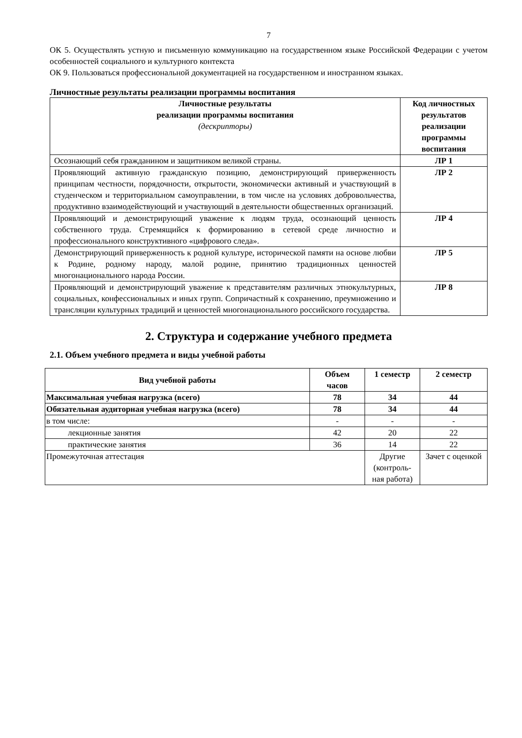7
ОК 5. Осуществлять устную и письменную коммуникацию на государственном языке Российской Федерации с учетом особенностей социального и культурного контекста
ОК 9. Пользоваться профессиональной документацией на государственном и иностранном языках.
Личностные результаты реализации программы воспитания
| Личностные результаты реализации программы воспитания (дескрипторы) | Код личностных результатов реализации программы воспитания |
| --- | --- |
| Осознающий себя гражданином и защитником великой страны. | ЛР 1 |
| Проявляющий активную гражданскую позицию, демонстрирующий приверженность принципам честности, порядочности, открытости, экономически активный и участвующий в студенческом и территориальном самоуправлении, в том числе на условиях добровольчества, продуктивно взаимодействующий и участвующий в деятельности общественных организаций. | ЛР 2 |
| Проявляющий и демонстрирующий уважение к людям труда, осознающий ценность собственного труда. Стремящийся к формированию в сетевой среде личностно и профессионального конструктивного «цифрового следа». | ЛР 4 |
| Демонстрирующий приверженность к родной культуре, исторической памяти на основе любви к Родине, родному народу, малой родине, принятию традиционных ценностей многонационального народа России. | ЛР 5 |
| Проявляющий и демонстрирующий уважение к представителям различных этнокультурных, социальных, конфессиональных и иных групп. Сопричастный к сохранению, преумножению и трансляции культурных традиций и ценностей многонационального российского государства. | ЛР 8 |
2. Структура и содержание учебного предмета
2.1. Объем учебного предмета и виды учебной работы
| Вид учебной работы | Объем часов | 1 семестр | 2 семестр |
| --- | --- | --- | --- |
| Максимальная учебная нагрузка (всего) | 78 | 34 | 44 |
| Обязательная аудиторная учебная нагрузка (всего) | 78 | 34 | 44 |
| в том числе: | - | - | - |
| лекционные занятия | 42 | 20 | 22 |
| практические занятия | 36 | 14 | 22 |
| Промежуточная аттестация | | Другие (контроль-ная работа) | Зачет с оценкой |